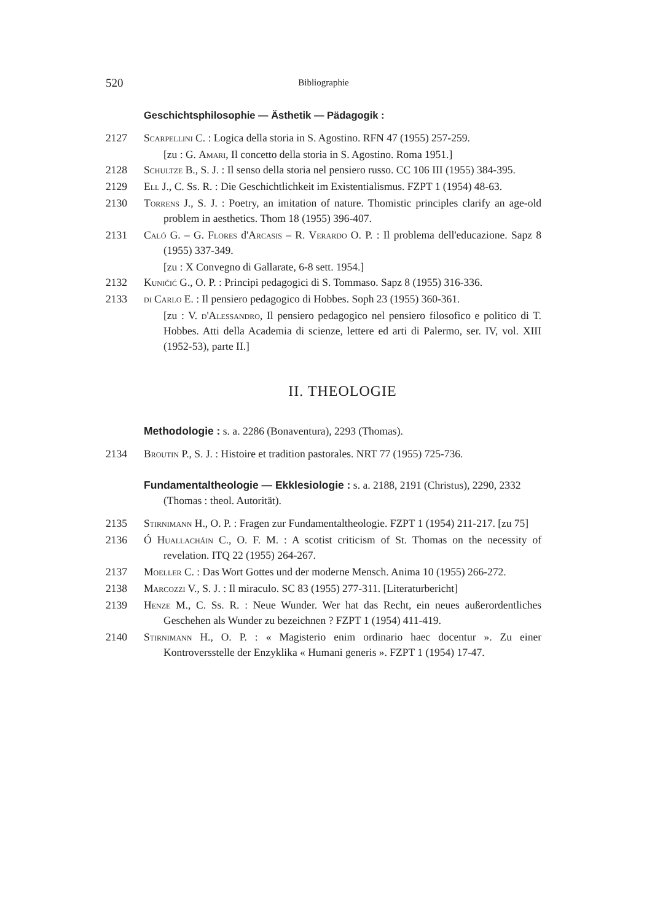520 Bibliographie
Geschichtsphilosophie — Ästhetik — Pädagogik :
2127 Scarpellini C. : Logica della storia in S. Agostino. RFN 47 (1955) 257-259.
[zu : G. Amari, Il concetto della storia in S. Agostino. Roma 1951.]
2128 Schultze B., S. J. : Il senso della storia nel pensiero russo. CC 106 III (1955) 384-395.
2129 Ell J., C. Ss. R. : Die Geschichtlichkeit im Existentialismus. FZPT 1 (1954) 48-63.
2130 Torrens J., S. J. : Poetry, an imitation of nature. Thomistic principles clarify an age-old problem in aesthetics. Thom 18 (1955) 396-407.
2131 Caló G. – G. Flores d'Arcasis – R. Verardo O. P. : Il problema dell'educazione. Sapz 8 (1955) 337-349.
[zu : X Convegno di Gallarate, 6-8 sett. 1954.]
2132 Kuničić G., O. P. : Principi pedagogici di S. Tommaso. Sapz 8 (1955) 316-336.
2133 di Carlo E. : Il pensiero pedagogico di Hobbes. Soph 23 (1955) 360-361.
[zu : V. d'Alessandro, Il pensiero pedagogico nel pensiero filosofico e politico di T. Hobbes. Atti della Academia di scienze, lettere ed arti di Palermo, ser. IV, vol. XIII (1952-53), parte II.]
II. THEOLOGIE
Methodologie : s. a. 2286 (Bonaventura), 2293 (Thomas).
2134 Broutin P., S. J. : Histoire et tradition pastorales. NRT 77 (1955) 725-736.
Fundamentaltheologie — Ekklesiologie : s. a. 2188, 2191 (Christus), 2290, 2332 (Thomas : theol. Autorität).
2135 Stirnimann H., O. P. : Fragen zur Fundamentaltheologie. FZPT 1 (1954) 211-217. [zu 75]
2136 Ó Huallacháin C., O. F. M. : A scotist criticism of St. Thomas on the necessity of revelation. ITQ 22 (1955) 264-267.
2137 Moeller C. : Das Wort Gottes und der moderne Mensch. Anima 10 (1955) 266-272.
2138 Marcozzi V., S. J. : Il miraculo. SC 83 (1955) 277-311. [Literaturbericht]
2139 Henze M., C. Ss. R. : Neue Wunder. Wer hat das Recht, ein neues außerordentliches Geschehen als Wunder zu bezeichnen ? FZPT 1 (1954) 411-419.
2140 Stirnimann H., O. P. : « Magisterio enim ordinario haec docentur ». Zu einer Kontroversstelle der Enzyklika « Humani generis ». FZPT 1 (1954) 17-47.